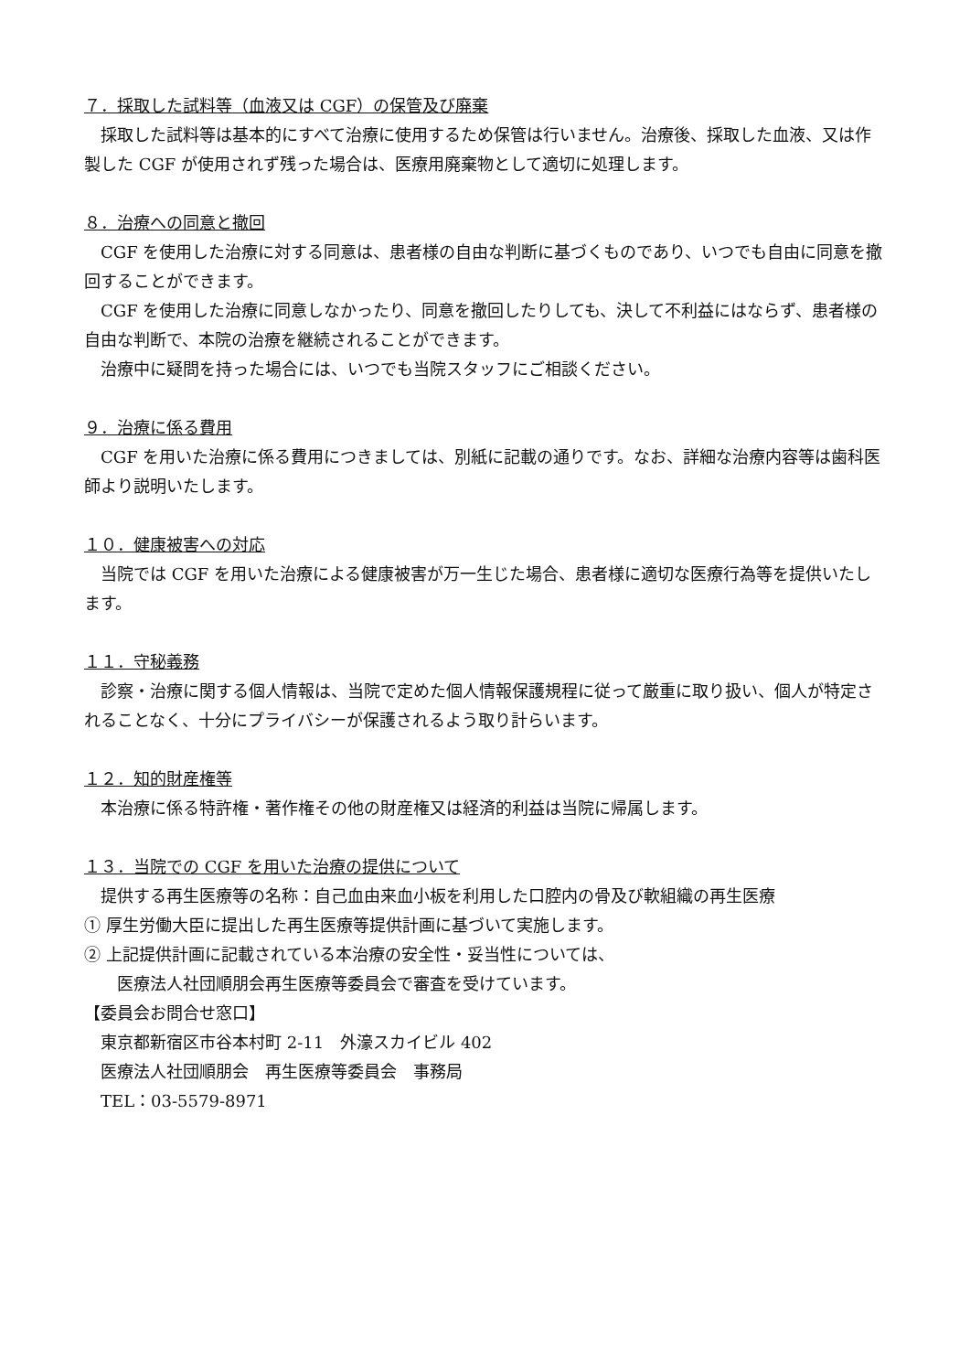７．採取した試料等（血液又は CGF）の保管及び廃棄
採取した試料等は基本的にすべて治療に使用するため保管は行いません。治療後、採取した血液、又は作製した CGF が使用されず残った場合は、医療用廃棄物として適切に処理します。
８．治療への同意と撤回
CGF を使用した治療に対する同意は、患者様の自由な判断に基づくものであり、いつでも自由に同意を撤回することができます。
CGF を使用した治療に同意しなかったり、同意を撤回したりしても、決して不利益にはならず、患者様の自由な判断で、本院の治療を継続されることができます。
治療中に疑問を持った場合には、いつでも当院スタッフにご相談ください。
９．治療に係る費用
CGF を用いた治療に係る費用につきましては、別紙に記載の通りです。なお、詳細な治療内容等は歯科医師より説明いたします。
１０．健康被害への対応
当院では CGF を用いた治療による健康被害が万一生じた場合、患者様に適切な医療行為等を提供いたします。
１１．守秘義務
診察・治療に関する個人情報は、当院で定めた個人情報保護規程に従って厳重に取り扱い、個人が特定されることなく、十分にプライバシーが保護されるよう取り計らいます。
１２．知的財産権等
本治療に係る特許権・著作権その他の財産権又は経済的利益は当院に帰属します。
１３．当院での CGF を用いた治療の提供について
提供する再生医療等の名称：自己血由来血小板を利用した口腔内の骨及び軟組織の再生医療
① 厚生労働大臣に提出した再生医療等提供計画に基づいて実施します。
② 上記提供計画に記載されている本治療の安全性・妥当性については、
医療法人社団順朋会再生医療等委員会で審査を受けています。
【委員会お問合せ窓口】
東京都新宿区市谷本村町 2-11　外濠スカイビル 402
医療法人社団順朋会　再生医療等委員会　事務局
TEL：03-5579-8971